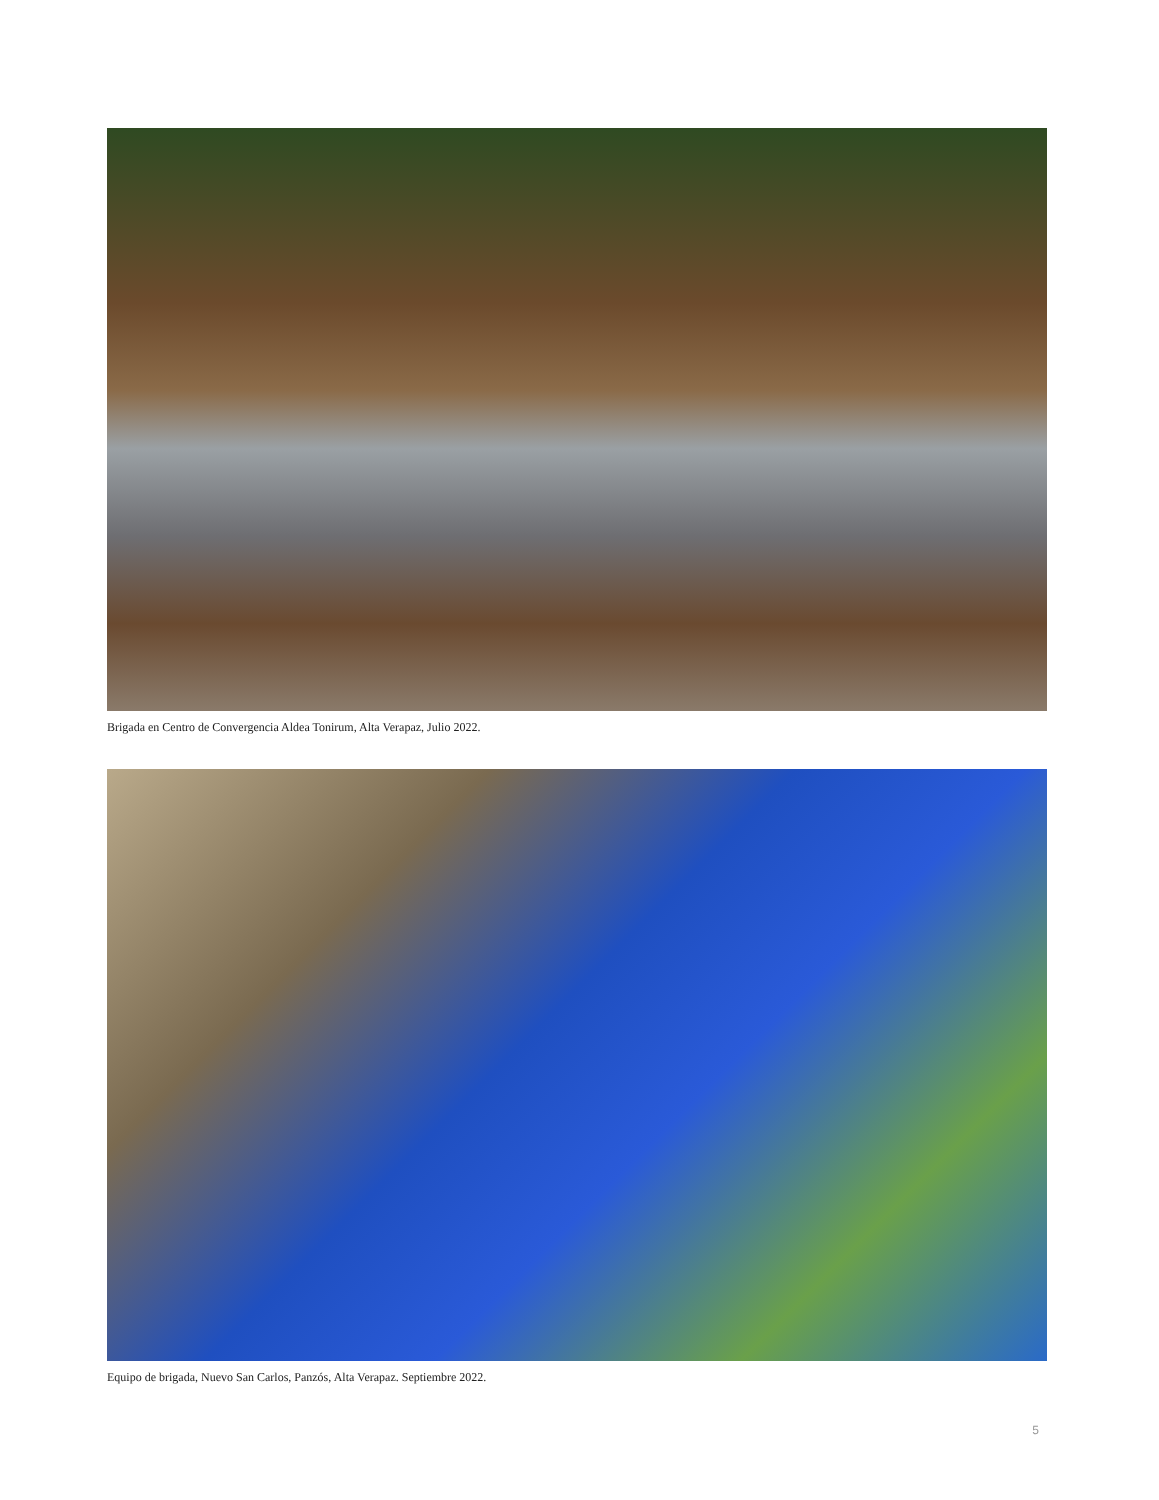Brigada en Centro de Convergencia Aldea Tonirum, Alta Verapaz, Julio 2022.
Equipo de brigada, Nuevo San Carlos, Panzós, Alta Verapaz. Septiembre 2022.
5